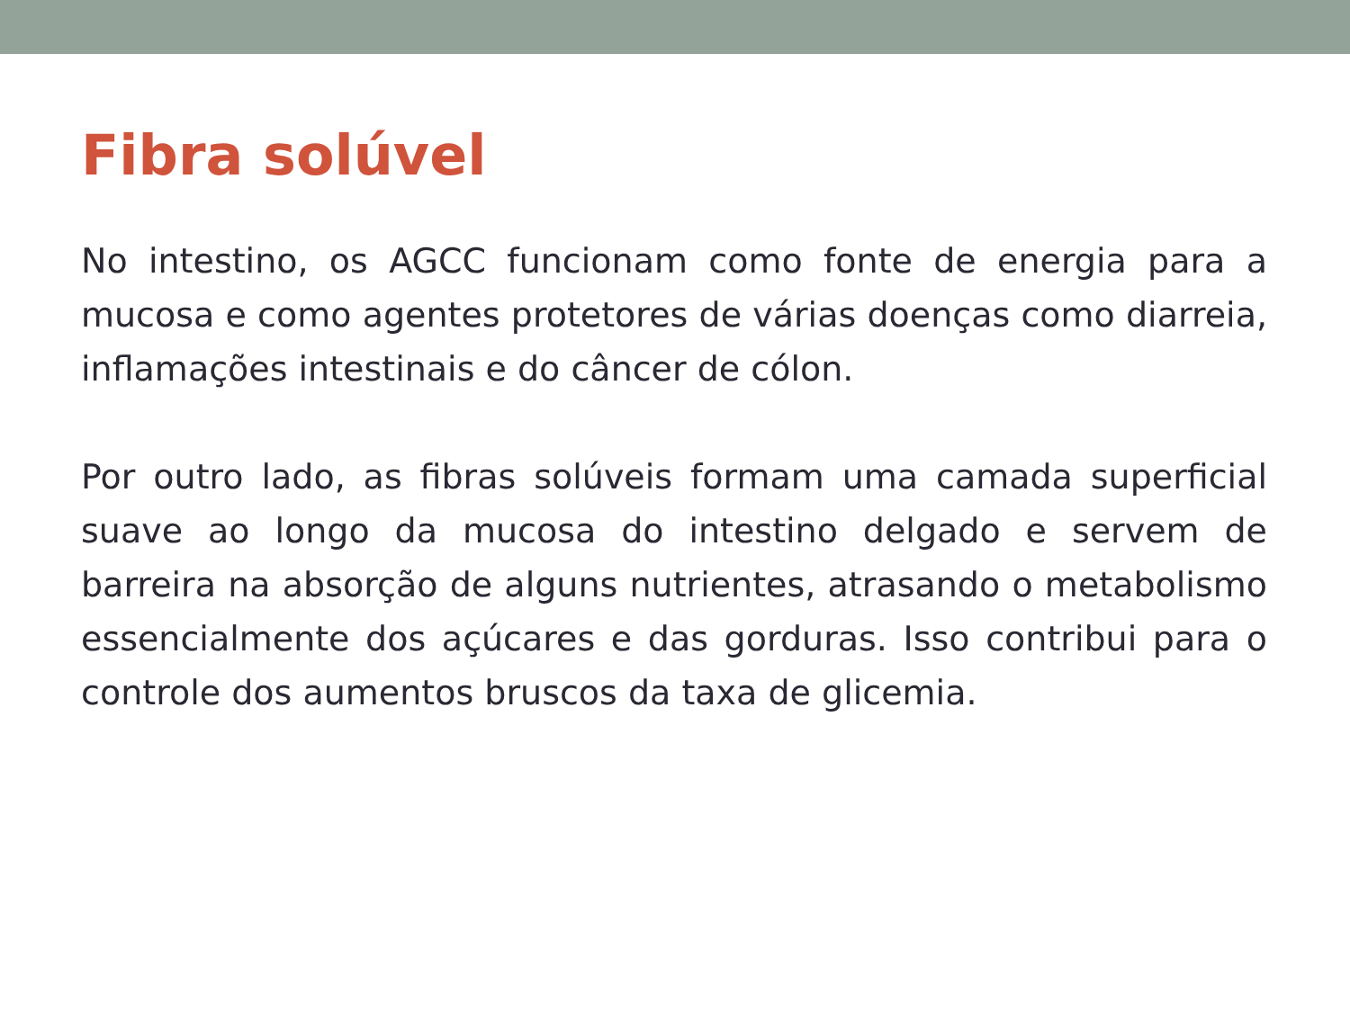Fibra solúvel
No intestino, os AGCC funcionam como fonte de energia para a mucosa e como agentes protetores de várias doenças como diarreia, inflamações intestinais e do câncer de cólon.
Por outro lado, as fibras solúveis formam uma camada superficial suave ao longo da mucosa do intestino delgado e servem de barreira na absorção de alguns nutrientes, atrasando o metabolismo essencialmente dos açúcares e das gorduras. Isso contribui para o controle dos aumentos bruscos da taxa de glicemia.